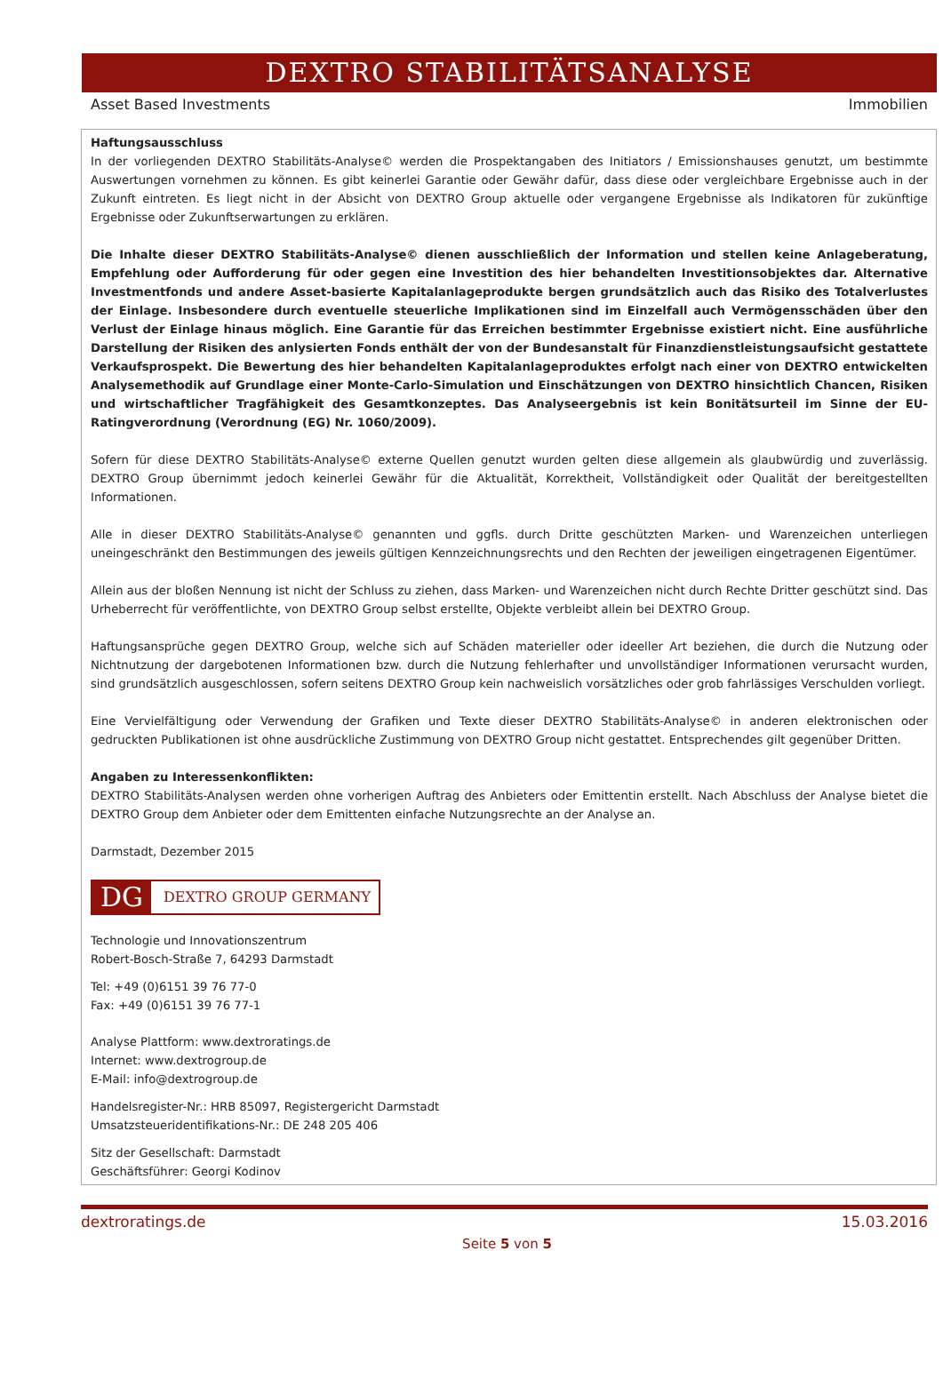DEXTRO STABILITÄTSANALYSE
Asset Based Investments Immobilien
Haftungsausschluss
In der vorliegenden DEXTRO Stabilitäts-Analyse© werden die Prospektangaben des Initiators / Emissionshauses genutzt, um bestimmte Auswertungen vornehmen zu können. Es gibt keinerlei Garantie oder Gewähr dafür, dass diese oder vergleichbare Ergebnisse auch in der Zukunft eintreten. Es liegt nicht in der Absicht von DEXTRO Group aktuelle oder vergangene Ergebnisse als Indikatoren für zukünftige Ergebnisse oder Zukunftserwartungen zu erklären.
Die Inhalte dieser DEXTRO Stabilitäts-Analyse© dienen ausschließlich der Information und stellen keine Anlageberatung, Empfehlung oder Aufforderung für oder gegen eine Investition des hier behandelten Investitionsobjektes dar. Alternative Investmentfonds und andere Asset-basierte Kapitalanlageprodukte bergen grundsätzlich auch das Risiko des Totalverlustes der Einlage. Insbesondere durch eventuelle steuerliche Implikationen sind im Einzelfall auch Vermögensschäden über den Verlust der Einlage hinaus möglich. Eine Garantie für das Erreichen bestimmter Ergebnisse existiert nicht. Eine ausführliche Darstellung der Risiken des anlysierten Fonds enthält der von der Bundesanstalt für Finanzdienstleistungsaufsicht gestattete Verkaufsprospekt. Die Bewertung des hier behandelten Kapitalanlageproduktes erfolgt nach einer von DEXTRO entwickelten Analysemethodik auf Grundlage einer Monte-Carlo-Simulation und Einschätzungen von DEXTRO hinsichtlich Chancen, Risiken und wirtschaftlicher Tragfähigkeit des Gesamtkonzeptes. Das Analyseergebnis ist kein Bonitätsurteil im Sinne der EU-Ratingverordnung (Verordnung (EG) Nr. 1060/2009).
Sofern für diese DEXTRO Stabilitäts-Analyse© externe Quellen genutzt wurden gelten diese allgemein als glaubwürdig und zuverlässig. DEXTRO Group übernimmt jedoch keinerlei Gewähr für die Aktualität, Korrektheit, Vollständigkeit oder Qualität der bereitgestellten Informationen.
Alle in dieser DEXTRO Stabilitäts-Analyse© genannten und ggfls. durch Dritte geschützten Marken- und Warenzeichen unterliegen uneingeschränkt den Bestimmungen des jeweils gültigen Kennzeichnungsrechts und den Rechten der jeweiligen eingetragenen Eigentümer.
Allein aus der bloßen Nennung ist nicht der Schluss zu ziehen, dass Marken- und Warenzeichen nicht durch Rechte Dritter geschützt sind. Das Urheberrecht für veröffentlichte, von DEXTRO Group selbst erstellte, Objekte verbleibt allein bei DEXTRO Group.
Haftungsansprüche gegen DEXTRO Group, welche sich auf Schäden materieller oder ideeller Art beziehen, die durch die Nutzung oder Nichtnutzung der dargebotenen Informationen bzw. durch die Nutzung fehlerhafter und unvollständiger Informationen verursacht wurden, sind grundsätzlich ausgeschlossen, sofern seitens DEXTRO Group kein nachweislich vorsätzliches oder grob fahrlässiges Verschulden vorliegt.
Eine Vervielfältigung oder Verwendung der Grafiken und Texte dieser DEXTRO Stabilitäts-Analyse© in anderen elektronischen oder gedruckten Publikationen ist ohne ausdrückliche Zustimmung von DEXTRO Group nicht gestattet. Entsprechendes gilt gegenüber Dritten.
Angaben zu Interessenkonflikten:
DEXTRO Stabilitäts-Analysen werden ohne vorherigen Auftrag des Anbieters oder Emittentin erstellt. Nach Abschluss der Analyse bietet die DEXTRO Group dem Anbieter oder dem Emittenten einfache Nutzungsrechte an der Analyse an.
Darmstadt, Dezember 2015
DG
DEXTRO GROUP GERMANY
Technologie und Innovationszentrum
Robert-Bosch-Straße 7, 64293 Darmstadt
Tel: +49 (0)6151 39 76 77-0
Fax: +49 (0)6151 39 76 77-1
Analyse Plattform: www.dextroratings.de
Internet: www.dextrogroup.de
E-Mail: info@dextrogroup.de
Handelsregister-Nr.: HRB 85097, Registergericht Darmstadt
Umsatzsteueridentifikations-Nr.: DE 248 205 406
Sitz der Gesellschaft: Darmstadt
Geschäftsführer: Georgi Kodinov
dextroratings.de 15.03.2016
Seite 5 von 5